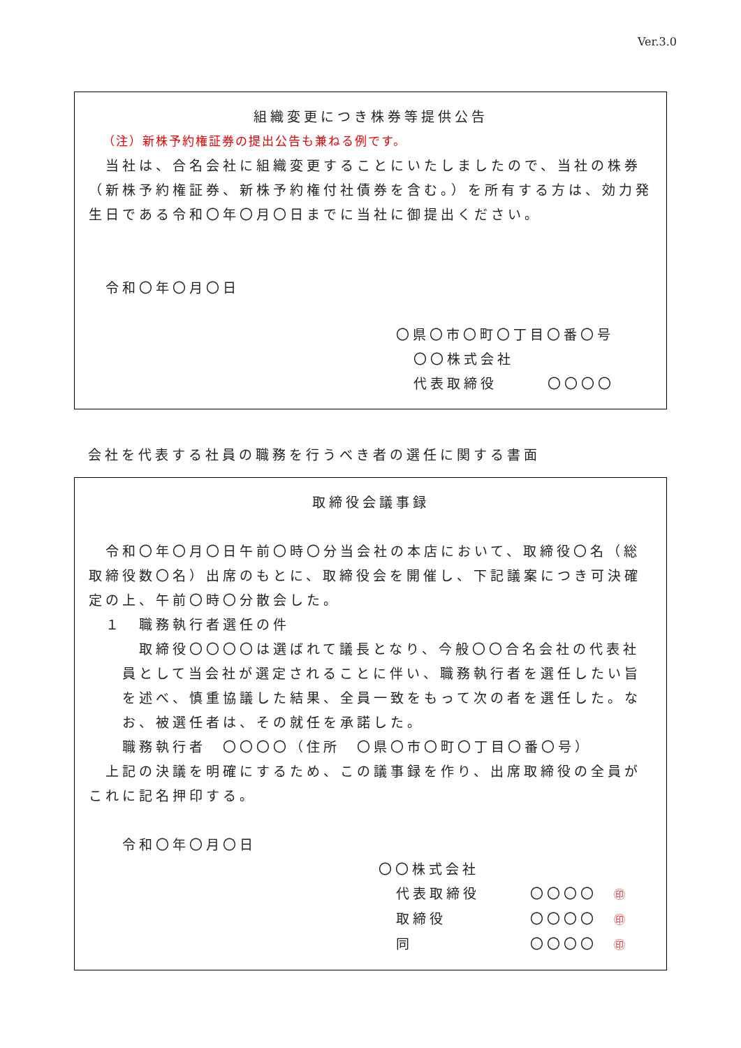Ver.3.0
組織変更につき株券等提供公告
（注）新株予約権証券の提出公告も兼ねる例です。
　当社は、合名会社に組織変更することにいたしましたので、当社の株券（新株予約権証券、新株予約権付社債券を含む。）を所有する方は、効力発生日である令和〇年〇月〇日までに当社に御提出ください。
　令和〇年〇月〇日
〇県〇市〇町〇丁目〇番〇号
〇〇株式会社
代表取締役　　　〇〇〇〇
会社を代表する社員の職務を行うべき者の選任に関する書面
取締役会議事録
　令和〇年〇月〇日午前〇時〇分当会社の本店において、取締役〇名（総取締役数〇名）出席のもとに、取締役会を開催し、下記議案につき可決確定の上、午前〇時〇分散会した。
　１　職務執行者選任の件
　取締役〇〇〇〇は選ばれて議長となり、今般〇〇合名会社の代表社員として当会社が選定されることに伴い、職務執行者を選任したい旨を述べ、慎重協議した結果、全員一致をもって次の者を選任した。なお、被選任者は、その就任を承諾した。
職務執行者　〇〇〇〇（住所　〇県〇市〇町〇丁目〇番〇号）
　上記の決議を明確にするため、この議事録を作り、出席取締役の全員がこれに記名押印する。
令和〇年〇月〇日
〇〇株式会社
代表取締役　　　〇〇〇〇　㊞
取締役　　　　　〇〇〇〇　㊞
同　　　　　　　〇〇〇〇　㊞